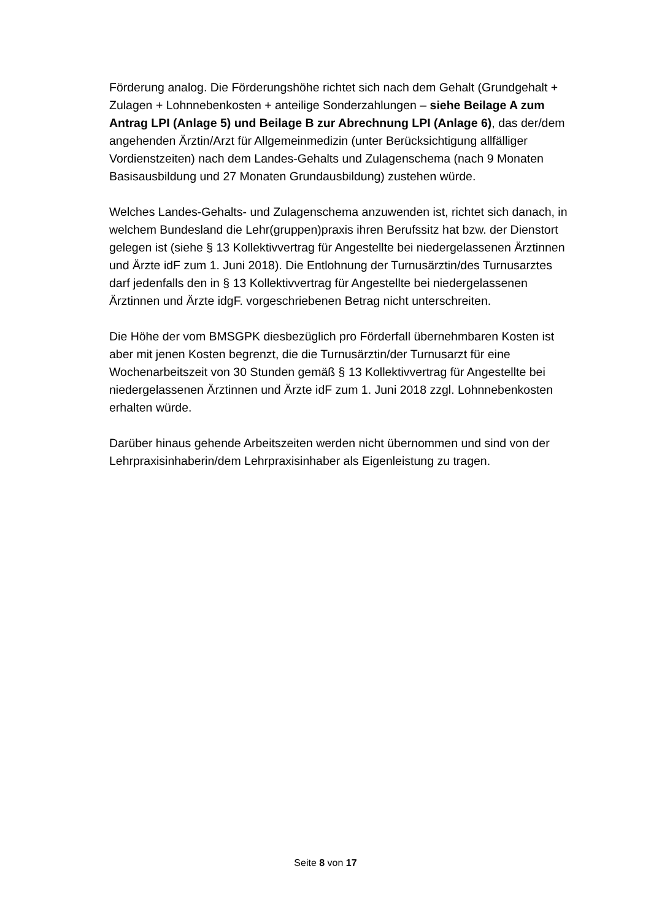Förderung analog. Die Förderungshöhe richtet sich nach dem Gehalt (Grund­gehalt + Zulagen + Lohnnebenkosten + anteilige Sonderzahlungen – siehe Beilage A zum Antrag LPI (Anlage 5) und Beilage B zur Abrechnung LPI (Anlage 6), das der/dem angehenden Ärztin/Arzt für Allgemeinmedizin (unter Berück­sichtigung allfälliger Vordienstzeiten) nach dem Landes-Gehalts und Zulagen­schema (nach 9 Monaten Basisausbildung und 27 Monaten Grundausbildung) zustehen würde.
Welches Landes-Gehalts- und Zulagenschema anzuwenden ist, richtet sich danach, in welchem Bundesland die Lehr(gruppen)praxis ihren Berufssitz hat bzw. der Dienstort gelegen ist (siehe § 13 Kollektivvertrag für Angestellte bei niedergelassenen Ärztinnen und Ärzte idF zum 1. Juni 2018). Die Entlohnung der Turnusärztin/des Turnusarztes darf jedenfalls den in § 13 Kollektivvertrag für Angestellte bei niedergelassenen Ärztinnen und Ärzte idgF. vorgeschriebenen Betrag nicht unterschreiten.
Die Höhe der vom BMSGPK diesbezüglich pro Förderfall übernehmbaren Kosten ist aber mit jenen Kosten begrenzt, die die Turnusärztin/der Turnusarzt für eine Wochenarbeitszeit von 30 Stunden gemäß § 13 Kollektivvertrag für Angestellte bei niedergelassenen Ärztinnen und Ärzte idF zum 1. Juni 2018 zzgl. Lohnneben­kosten erhalten würde.
Darüber hinaus gehende Arbeitszeiten werden nicht übernommen und sind von der Lehrpraxisinhaberin/dem Lehrpraxisinhaber als Eigenleistung zu tragen.
Seite 8 von 17